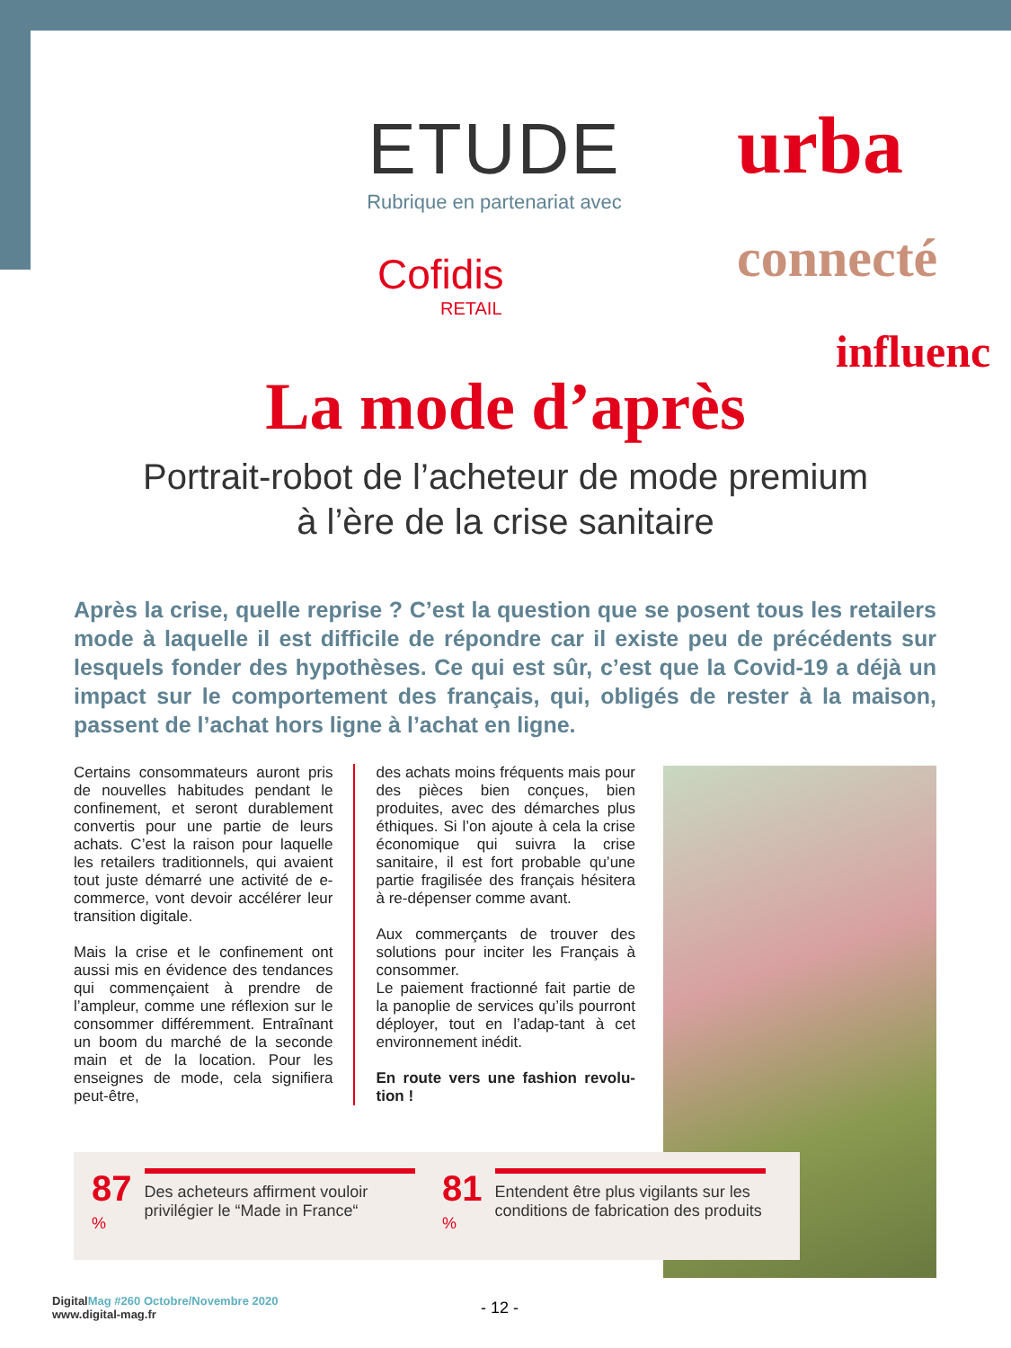ETUDE
Rubrique en partenariat avec
Cofidis
RETAIL
urba
connecté
influenc
La mode d’après
Portrait-robot de l’acheteur de mode premium
à l’ère de la crise sanitaire
Après la crise, quelle reprise ? C’est la question que se posent tous les retailers mode à laquelle il est difficile de répondre car il existe peu de précédents sur lesquels fonder des hypothèses. Ce qui est sûr, c’est que la Covid-19 a déjà un impact sur le comportement des français, qui, obligés de rester à la maison, passent de l’achat hors ligne à l’achat en ligne.
Certains consommateurs auront pris de nouvelles habitudes pendant le confinement, et seront durablement convertis pour une partie de leurs achats. C’est la raison pour laquelle les retailers traditionnels, qui avaient tout juste démarré une activité de e-commerce, vont devoir accélérer leur transition digitale.
Mais la crise et le confinement ont aussi mis en évidence des tendances qui commençaient à prendre de l’ampleur, comme une réflexion sur le consommer différemment. Entraînant un boom du marché de la seconde main et de la location. Pour les enseignes de mode, cela signifiera peut-être,
des achats moins fréquents mais pour des pièces bien conçues, bien produites, avec des démarches plus éthiques. Si l’on ajoute à cela la crise économique qui suivra la crise sanitaire, il est fort probable qu’une partie fragilisée des français hésitera à re-dépenser comme avant.
Aux commerçants de trouver des solutions pour inciter les Français à consommer.
Le paiement fractionné fait partie de la panoplie de services qu’ils pourront déployer, tout en l’adap-tant à cet environnement inédit.
En route vers une fashion revolu-tion !
87<sup>%</sup>
Des acheteurs affirment vouloir privilégier le “Made in France“
81<sup>%</sup>
Entendent être plus vigilants sur les conditions de fabrication des produits
DigitalMag #260 Octobre/Novembre 2020
www.digital-mag.fr
- 12 -